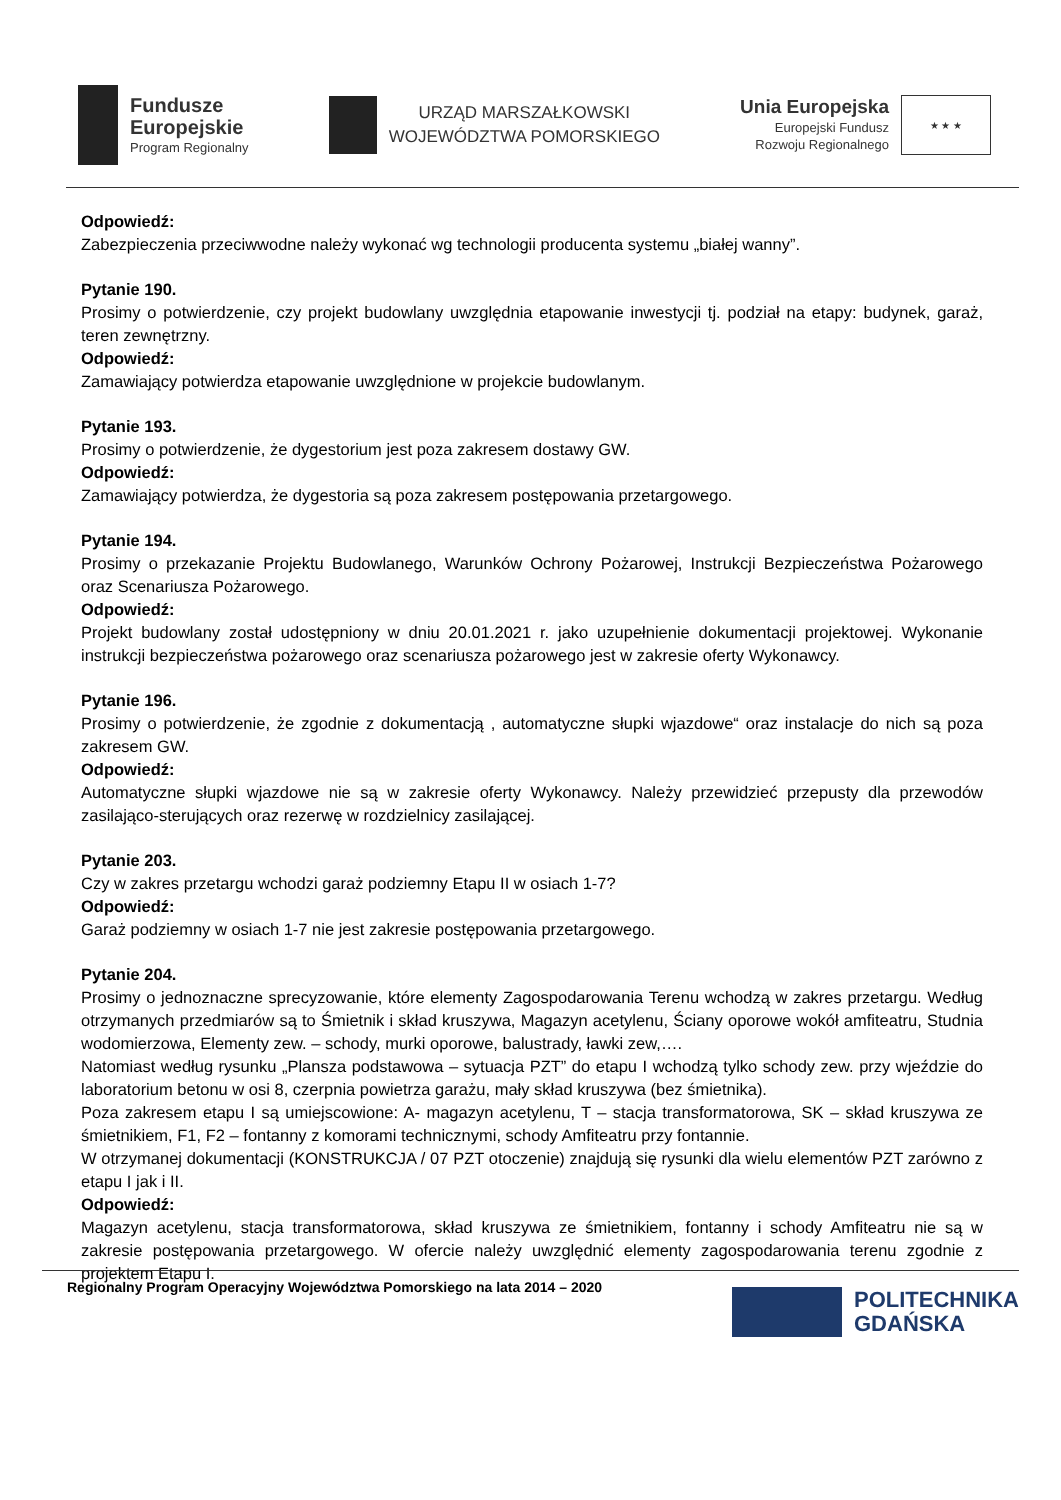Fundusze
Europejskie
Program Regionalny
URZĄD MARSZAŁKOWSKI
WOJEWÓDZTWA POMORSKIEGO
Unia Europejska
Europejski Fundusz
Rozwoju Regionalnego
★ ★ ★
Odpowiedź:
Zabezpieczenia przeciwwodne należy wykonać wg technologii producenta systemu „białej wanny”.
Pytanie 190.
Prosimy o potwierdzenie, czy projekt budowlany uwzględnia etapowanie inwestycji tj. podział na etapy: budynek, garaż, teren zewnętrzny.
Odpowiedź:
Zamawiający potwierdza etapowanie uwzględnione w projekcie budowlanym.
Pytanie 193.
Prosimy o potwierdzenie, że dygestorium jest poza zakresem dostawy GW.
Odpowiedź:
Zamawiający potwierdza, że dygestoria są poza zakresem postępowania przetargowego.
Pytanie 194.
Prosimy o przekazanie Projektu Budowlanego, Warunków Ochrony Pożarowej, Instrukcji Bezpieczeństwa Pożarowego oraz Scenariusza Pożarowego.
Odpowiedź:
Projekt budowlany został udostępniony w dniu 20.01.2021 r. jako uzupełnienie dokumentacji projektowej. Wykonanie instrukcji bezpieczeństwa pożarowego oraz scenariusza pożarowego jest w zakresie oferty Wykonawcy.
Pytanie 196.
Prosimy o potwierdzenie, że zgodnie z dokumentacją , automatyczne słupki wjazdowe“ oraz instalacje do nich są poza zakresem GW.
Odpowiedź:
Automatyczne słupki wjazdowe nie są w zakresie oferty Wykonawcy. Należy przewidzieć przepusty dla przewodów zasilająco-sterujących oraz rezerwę w rozdzielnicy zasilającej.
Pytanie 203.
Czy w zakres przetargu wchodzi garaż podziemny Etapu II w osiach 1-7?
Odpowiedź:
Garaż podziemny w osiach 1-7 nie jest zakresie postępowania przetargowego.
Pytanie 204.
Prosimy o jednoznaczne sprecyzowanie, które elementy Zagospodarowania Terenu wchodzą w zakres przetargu. Według otrzymanych przedmiarów są to Śmietnik i skład kruszywa, Magazyn acetylenu, Ściany oporowe wokół amfiteatru, Studnia wodomierzowa, Elementy zew. – schody, murki oporowe, balustrady, ławki zew,….
Natomiast według rysunku „Plansza podstawowa – sytuacja PZT” do etapu I wchodzą tylko schody zew. przy wjeździe do laboratorium betonu w osi 8, czerpnia powietrza garażu, mały skład kruszywa (bez śmietnika).
Poza zakresem etapu I są umiejscowione: A- magazyn acetylenu, T – stacja transformatorowa, SK – skład kruszywa ze śmietnikiem, F1, F2 – fontanny z komorami technicznymi, schody Amfiteatru przy fontannie.
W otrzymanej dokumentacji (KONSTRUKCJA / 07 PZT otoczenie) znajdują się rysunki dla wielu elementów PZT zarówno z etapu I jak i II.
Odpowiedź:
Magazyn acetylenu, stacja transformatorowa, skład kruszywa ze śmietnikiem, fontanny i schody Amfiteatru nie są w zakresie postępowania przetargowego. W ofercie należy uwzględnić elementy zagospodarowania terenu zgodnie z projektem Etapu I.
Regionalny Program Operacyjny Województwa Pomorskiego na lata 2014 – 2020
POLITECHNIKA
GDAŃSKA